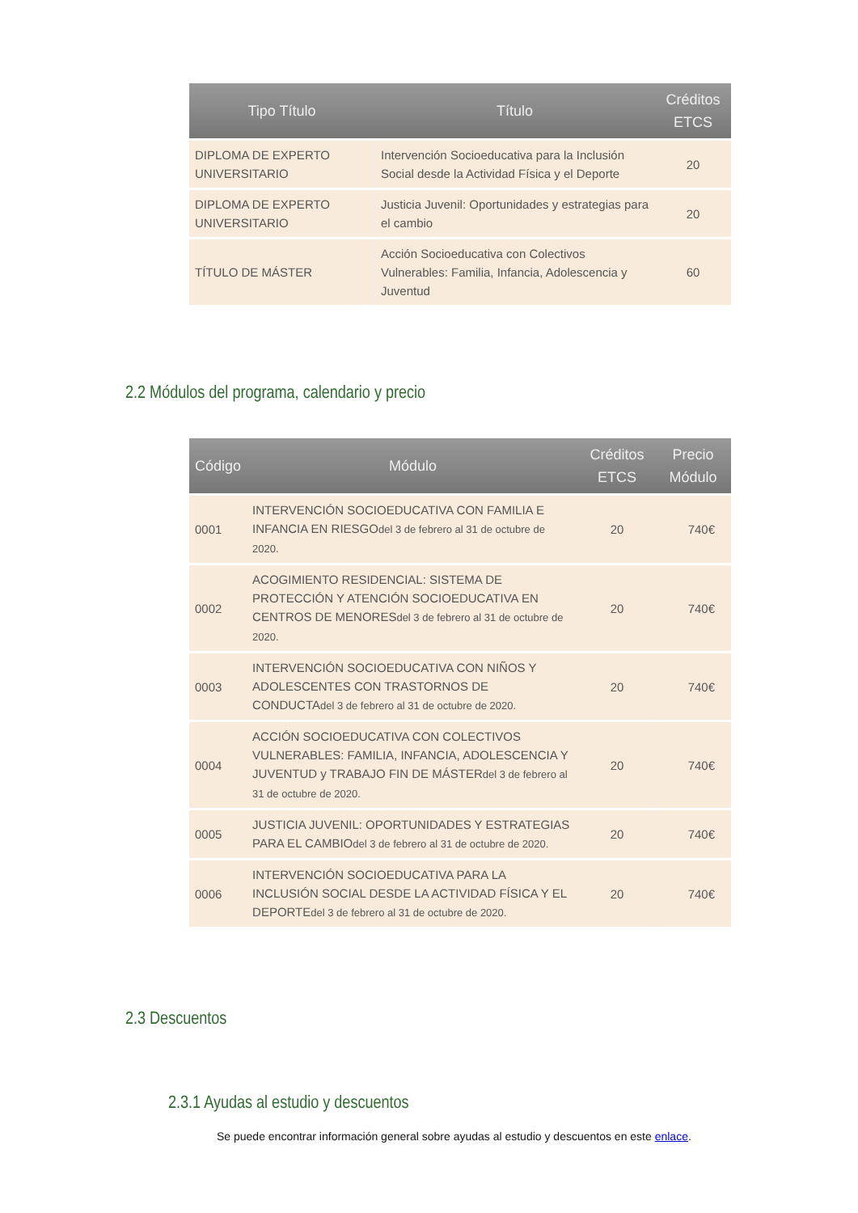| Tipo Título | Título | Créditos ETCS |
| --- | --- | --- |
| DIPLOMA DE EXPERTO UNIVERSITARIO | Intervención Socioeducativa para la Inclusión Social desde la Actividad Física y el Deporte | 20 |
| DIPLOMA DE EXPERTO UNIVERSITARIO | Justicia Juvenil: Oportunidades y estrategias para el cambio | 20 |
| TÍTULO DE MÁSTER | Acción Socioeducativa con Colectivos Vulnerables: Familia, Infancia, Adolescencia y Juventud | 60 |
2.2 Módulos del programa, calendario y precio
| Código | Módulo | Créditos ETCS | Precio Módulo |
| --- | --- | --- | --- |
| 0001 | INTERVENCIÓN SOCIOEDUCATIVA CON FAMILIA E INFANCIA EN RIESGO del 3 de febrero al 31 de octubre de 2020. | 20 | 740€ |
| 0002 | ACOGIMIENTO RESIDENCIAL: SISTEMA DE PROTECCIÓN Y ATENCIÓN SOCIOEDUCATIVA EN CENTROS DE MENORES del 3 de febrero al 31 de octubre de 2020. | 20 | 740€ |
| 0003 | INTERVENCIÓN SOCIOEDUCATIVA CON NIÑOS Y ADOLESCENTES CON TRASTORNOS DE CONDUCTA del 3 de febrero al 31 de octubre de 2020. | 20 | 740€ |
| 0004 | ACCIÓN SOCIOEDUCATIVA CON COLECTIVOS VULNERABLES: FAMILIA, INFANCIA, ADOLESCENCIA Y JUVENTUD y TRABAJO FIN DE MÁSTER del 3 de febrero al 31 de octubre de 2020. | 20 | 740€ |
| 0005 | JUSTICIA JUVENIL: OPORTUNIDADES Y ESTRATEGIAS PARA EL CAMBIO del 3 de febrero al 31 de octubre de 2020. | 20 | 740€ |
| 0006 | INTERVENCIÓN SOCIOEDUCATIVA PARA LA INCLUSIÓN SOCIAL DESDE LA ACTIVIDAD FÍSICA Y EL DEPORTE del 3 de febrero al 31 de octubre de 2020. | 20 | 740€ |
2.3 Descuentos
2.3.1 Ayudas al estudio y descuentos
Se puede encontrar información general sobre ayudas al estudio y descuentos en este enlace.